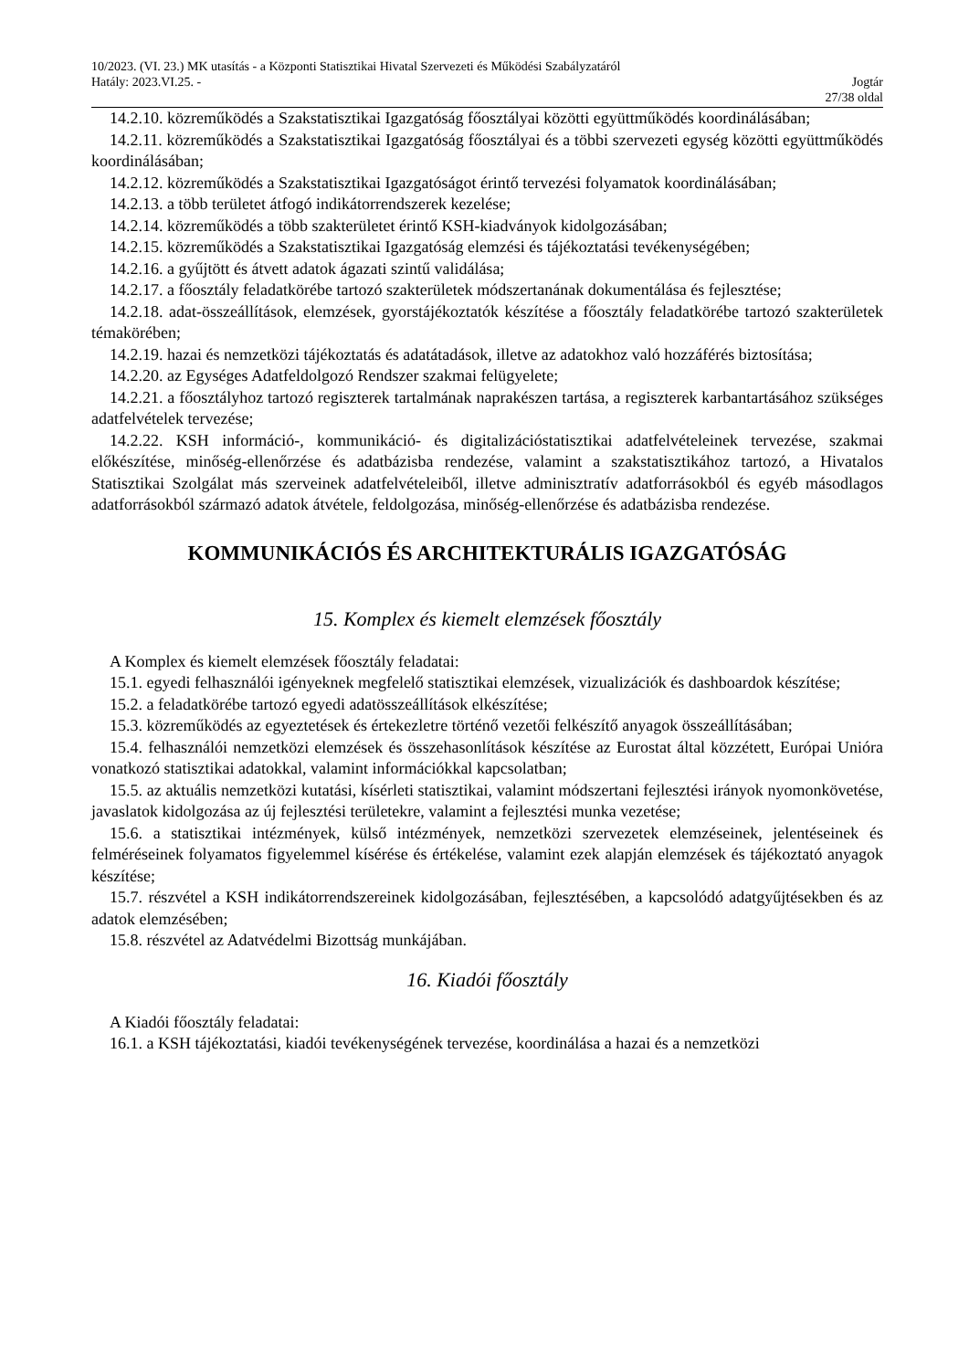10/2023. (VI. 23.) MK utasítás - a Központi Statisztikai Hivatal Szervezeti és Működési Szabályzatáról
Hatály: 2023.VI.25. - Jogtár
27/38 oldal
14.2.10. közreműködés a Szakstatisztikai Igazgatóság főosztályai közötti együttműködés koordinálásában;
14.2.11. közreműködés a Szakstatisztikai Igazgatóság főosztályai és a többi szervezeti egység közötti együttműködés koordinálásában;
14.2.12. közreműködés a Szakstatisztikai Igazgatóságot érintő tervezési folyamatok koordinálásában;
14.2.13. a több területet átfogó indikátorrendszerek kezelése;
14.2.14. közreműködés a több szakterületet érintő KSH-kiadványok kidolgozásában;
14.2.15. közreműködés a Szakstatisztikai Igazgatóság elemzési és tájékoztatási tevékenységében;
14.2.16. a gyűjtött és átvett adatok ágazati szintű validálása;
14.2.17. a főosztály feladatkörébe tartozó szakterületek módszertanának dokumentálása és fejlesztése;
14.2.18. adat-összeállítások, elemzések, gyorstájékoztatók készítése a főosztály feladatkörébe tartozó szakterületek témakörében;
14.2.19. hazai és nemzetközi tájékoztatás és adatátadások, illetve az adatokhoz való hozzáférés biztosítása;
14.2.20. az Egységes Adatfeldolgozó Rendszer szakmai felügyelete;
14.2.21. a főosztályhoz tartozó regiszterek tartalmának naprakészen tartása, a regiszterek karbantartásához szükséges adatfelvételek tervezése;
14.2.22. KSH információ-, kommunikáció- és digitalizációstatisztikai adatfelvételeinek tervezése, szakmai előkészítése, minőség-ellenőrzése és adatbázisba rendezése, valamint a szakstatisztikához tartozó, a Hivatalos Statisztikai Szolgálat más szerveinek adatfelvételeiből, illetve adminisztratív adatforrásokból és egyéb másodlagos adatforrásokból származó adatok átvétele, feldolgozása, minőség-ellenőrzése és adatbázisba rendezése.
KOMMUNIKÁCIÓS ÉS ARCHITEKTURÁLIS IGAZGATÓSÁG
15. Komplex és kiemelt elemzések főosztály
A Komplex és kiemelt elemzések főosztály feladatai:
15.1. egyedi felhasználói igényeknek megfelelő statisztikai elemzések, vizualizációk és dashboardok készítése;
15.2. a feladatkörébe tartozó egyedi adatösszeállítások elkészítése;
15.3. közreműködés az egyeztetések és értekezletre történő vezetői felkészítő anyagok összeállításában;
15.4. felhasználói nemzetközi elemzések és összehasonlítások készítése az Eurostat által közzétett, Európai Unióra vonatkozó statisztikai adatokkal, valamint információkkal kapcsolatban;
15.5. az aktuális nemzetközi kutatási, kísérleti statisztikai, valamint módszertani fejlesztési irányok nyomonkövetése, javaslatok kidolgozása az új fejlesztési területekre, valamint a fejlesztési munka vezetése;
15.6. a statisztikai intézmények, külső intézmények, nemzetközi szervezetek elemzéseinek, jelentéseinek és felméréseinek folyamatos figyelemmel kísérése és értékelése, valamint ezek alapján elemzések és tájékoztató anyagok készítése;
15.7. részvétel a KSH indikátorrendszereinek kidolgozásában, fejlesztésében, a kapcsolódó adatgyűjtésekben és az adatok elemzésében;
15.8. részvétel az Adatvédelmi Bizottság munkájában.
16. Kiadói főosztály
A Kiadói főosztály feladatai:
16.1. a KSH tájékoztatási, kiadói tevékenységének tervezése, koordinálása a hazai és a nemzetközi